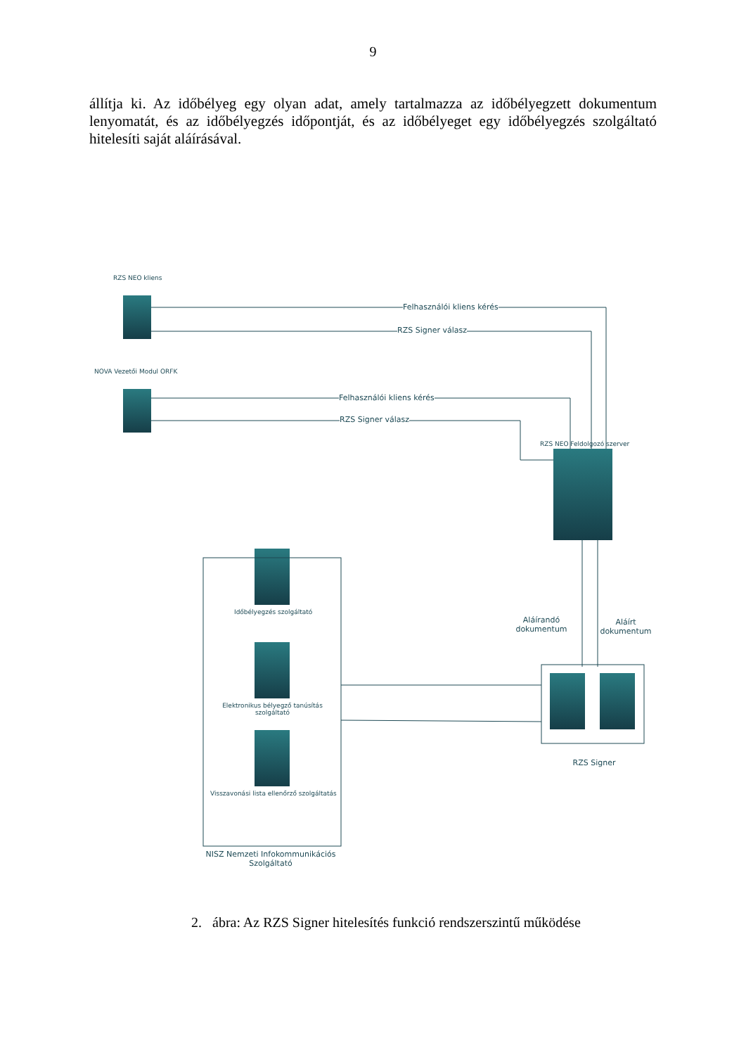9
állítja ki. Az időbélyeg egy olyan adat, amely tartalmazza az időbélyegzett dokumentum lenyomatát, és az időbélyegzés időpontját, és az időbélyeget egy időbélyegzés szolgáltató hitelesíti saját aláírásával.
RZS NEO kliens
NOVA Vezetői Modul ORFK
Felhasználói kliens kérés
RZS Signer válasz
Felhasználói kliens kérés
RZS Signer válasz
RZS NEO Feldolgozó szerver
Aláírandó dokumentum
Aláírt dokumentum
Időbélyegzés szolgáltató
Elektronikus bélyegző tanúsítás szolgáltató
Visszavonási lista ellenőrző szolgáltatás
NISZ Nemzeti Infokommunikációs Szolgáltató
RZS Signer
2. ábra: Az RZS Signer hitelesítés funkció rendszerszintű működése